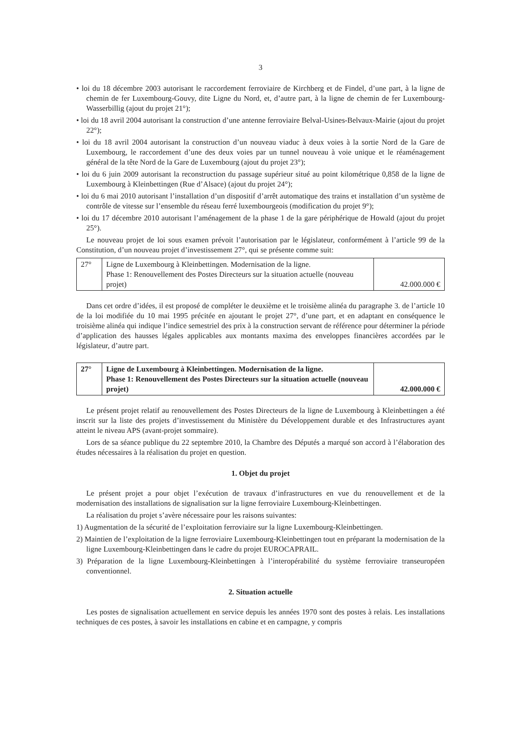3
• loi du 18 décembre 2003 autorisant le raccordement ferroviaire de Kirchberg et de Findel, d’une part, à la ligne de chemin de fer Luxembourg-Gouvy, dite Ligne du Nord, et, d’autre part, à la ligne de chemin de fer Luxembourg-Wasserbillig (ajout du projet 21°);
• loi du 18 avril 2004 autorisant la construction d’une antenne ferroviaire Belval-Usines-Belvaux-Mairie (ajout du projet 22°);
• loi du 18 avril 2004 autorisant la construction d’un nouveau viaduc à deux voies à la sortie Nord de la Gare de Luxembourg, le raccordement d’une des deux voies par un tunnel nouveau à voie unique et le réaménagement général de la tête Nord de la Gare de Luxembourg (ajout du projet 23°);
• loi du 6 juin 2009 autorisant la reconstruction du passage supérieur situé au point kilométrique 0,858 de la ligne de Luxembourg à Kleinbettingen (Rue d’Alsace) (ajout du projet 24°);
• loi du 6 mai 2010 autorisant l’installation d’un dispositif d’arrêt automatique des trains et installation d’un système de contrôle de vitesse sur l’ensemble du réseau ferré luxembourgeois (modification du projet 9°);
• loi du 17 décembre 2010 autorisant l’aménagement de la phase 1 de la gare périphérique de Howald (ajout du projet 25°).
Le nouveau projet de loi sous examen prévoit l’autorisation par le législateur, conformément à l’article 99 de la Constitution, d’un nouveau projet d’investissement 27°, qui se présente comme suit:
| 27° | Ligne de Luxembourg à Kleinbettingen. Modernisation de la ligne. Phase 1: Renouvellement des Postes Directeurs sur la situation actuelle (nouveau projet) | 42.000.000 € |
Dans cet ordre d’idées, il est proposé de compléter le deuxième et le troisième alinéa du paragraphe 3. de l’article 10 de la loi modifiée du 10 mai 1995 précitée en ajoutant le projet 27°, d’une part, et en adaptant en conséquence le troisième alinéa qui indique l’indice semestriel des prix à la construction servant de référence pour déterminer la période d’application des hausses légales applicables aux montants maxima des enveloppes financières accordées par le législateur, d’autre part.
| 27° | Ligne de Luxembourg à Kleinbettingen. Modernisation de la ligne. Phase 1: Renouvellement des Postes Directeurs sur la situation actuelle (nouveau projet) | 42.000.000 € |
Le présent projet relatif au renouvellement des Postes Directeurs de la ligne de Luxembourg à Kleinbettingen a été inscrit sur la liste des projets d’investissement du Ministère du Développement durable et des Infrastructures ayant atteint le niveau APS (avant-projet sommaire).
Lors de sa séance publique du 22 septembre 2010, la Chambre des Députés a marqué son accord à l’élaboration des études nécessaires à la réalisation du projet en question.
1. Objet du projet
Le présent projet a pour objet l’exécution de travaux d’infrastructures en vue du renouvellement et de la modernisation des installations de signalisation sur la ligne ferroviaire Luxembourg-Kleinbettingen.
La réalisation du projet s’avère nécessaire pour les raisons suivantes:
1) Augmentation de la sécurité de l’exploitation ferroviaire sur la ligne Luxembourg-Kleinbettingen.
2) Maintien de l’exploitation de la ligne ferroviaire Luxembourg-Kleinbettingen tout en préparant la modernisation de la ligne Luxembourg-Kleinbettingen dans le cadre du projet EUROCAPRAIL.
3) Préparation de la ligne Luxembourg-Kleinbettingen à l’interopérabilité du système ferroviaire transeuropéen conventionnel.
2. Situation actuelle
Les postes de signalisation actuellement en service depuis les années 1970 sont des postes à relais. Les installations techniques de ces postes, à savoir les installations en cabine et en campagne, y compris